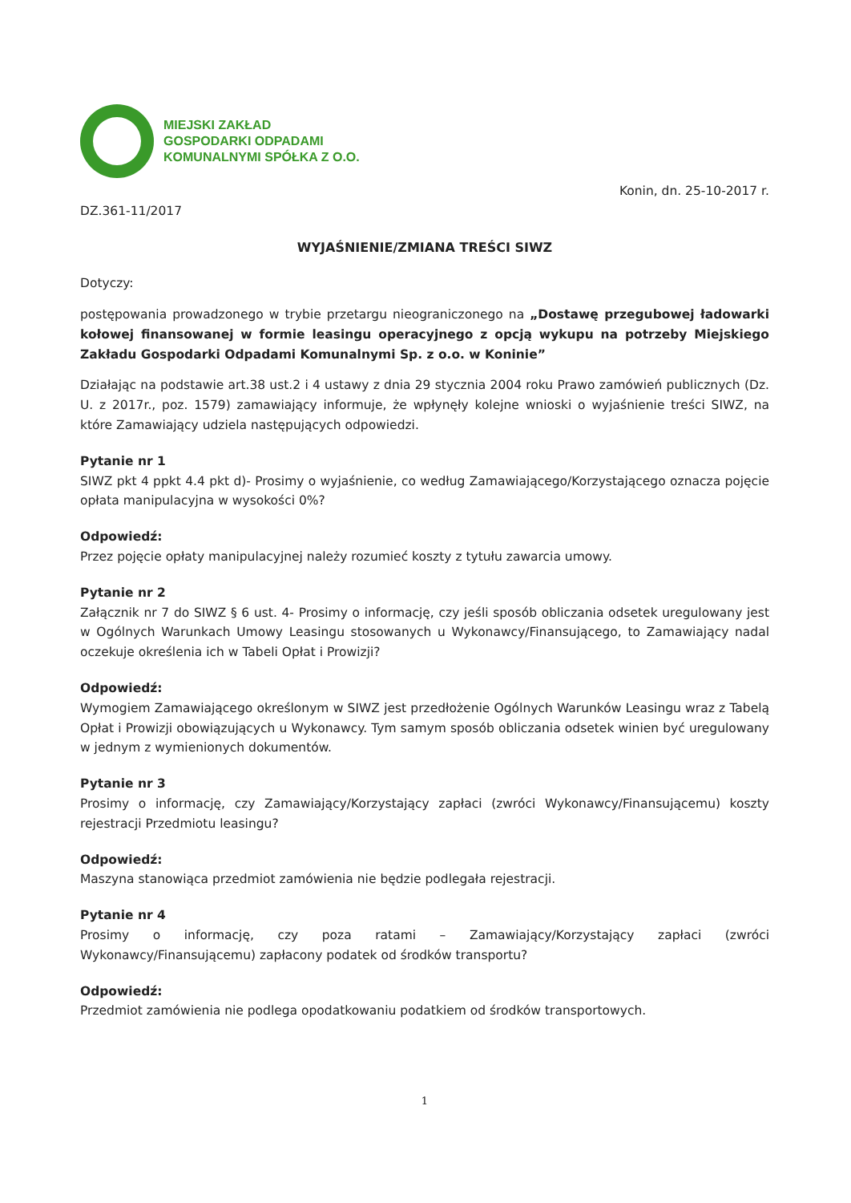MIEJSKI ZAKŁAD
GOSPODARKI ODPADAMI
KOMUNALNYMI SPÓŁKA Z O.O.
Konin, dn. 25-10-2017 r.
DZ.361-11/2017
WYJAŚNIENIE/ZMIANA TREŚCI SIWZ
Dotyczy:
postępowania prowadzonego w trybie przetargu nieograniczonego na „Dostawę przegubowej ładowarki kołowej finansowanej w formie leasingu operacyjnego z opcją wykupu na potrzeby Miejskiego Zakładu Gospodarki Odpadami Komunalnymi Sp. z o.o. w Koninie”
Działając na podstawie art.38 ust.2 i 4 ustawy z dnia 29 stycznia 2004 roku Prawo zamówień publicznych (Dz. U. z 2017r., poz. 1579) zamawiający informuje, że wpłynęły kolejne wnioski o wyjaśnienie treści SIWZ, na które Zamawiający udziela następujących odpowiedzi.
Pytanie nr 1
SIWZ pkt 4 ppkt 4.4 pkt d)- Prosimy o wyjaśnienie, co według Zamawiającego/Korzystającego oznacza pojęcie opłata manipulacyjna w wysokości 0%?
Odpowiedź:
Przez pojęcie opłaty manipulacyjnej należy rozumieć koszty z tytułu zawarcia umowy.
Pytanie nr 2
Załącznik nr 7 do SIWZ § 6 ust. 4- Prosimy o informację, czy jeśli sposób obliczania odsetek uregulowany jest w Ogólnych Warunkach Umowy Leasingu stosowanych u Wykonawcy/Finansującego, to Zamawiający nadal oczekuje określenia ich w Tabeli Opłat i Prowizji?
Odpowiedź:
Wymogiem Zamawiającego określonym w SIWZ jest przedłożenie Ogólnych Warunków Leasingu wraz z Tabelą Opłat i Prowizji obowiązujących u Wykonawcy. Tym samym sposób obliczania odsetek winien być uregulowany w jednym z wymienionych dokumentów.
Pytanie nr 3
Prosimy o informację, czy Zamawiający/Korzystający zapłaci (zwróci Wykonawcy/Finansującemu) koszty rejestracji Przedmiotu leasingu?
Odpowiedź:
Maszyna stanowiąca przedmiot zamówienia nie będzie podlegała rejestracji.
Pytanie nr 4
Prosimy o informację, czy poza ratami – Zamawiający/Korzystający zapłaci (zwróci Wykonawcy/Finansującemu) zapłacony podatek od środków transportu?
Odpowiedź:
Przedmiot zamówienia nie podlega opodatkowaniu podatkiem od środków transportowych.
1